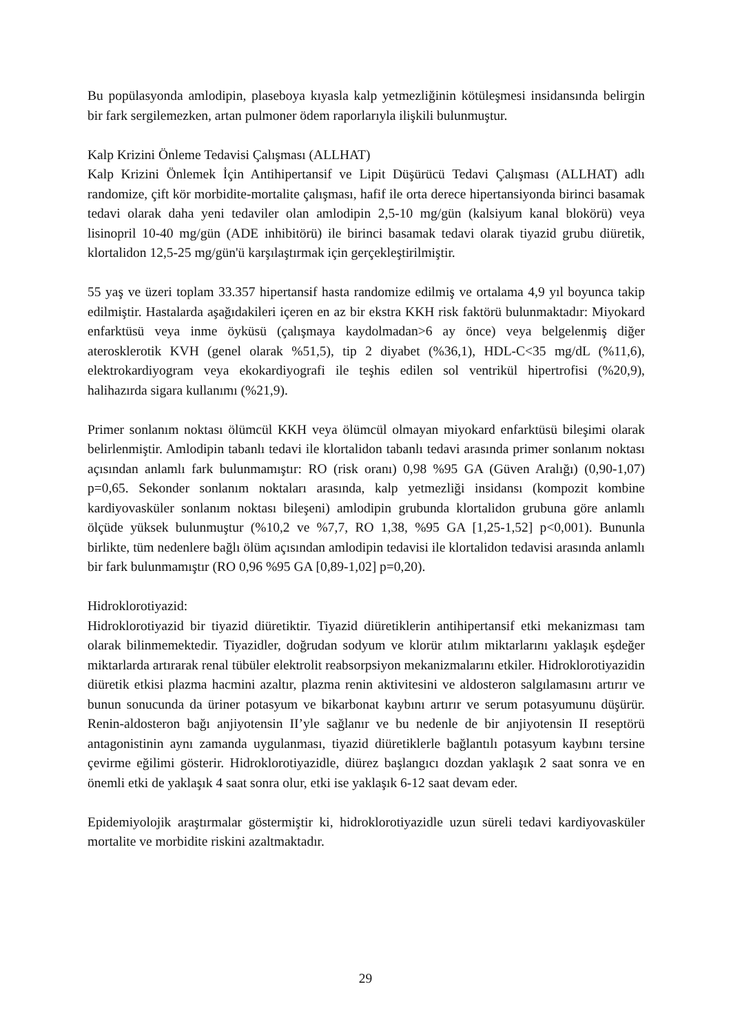Bu popülasyonda amlodipin, plaseboya kıyasla kalp yetmezliğinin kötüleşmesi insidansında belirgin bir fark sergilemezken, artan pulmoner ödem raporlarıyla ilişkili bulunmuştur.
Kalp Krizini Önleme Tedavisi Çalışması (ALLHAT)
Kalp Krizini Önlemek İçin Antihipertansif ve Lipit Düşürücü Tedavi Çalışması (ALLHAT) adlı randomize, çift kör morbidite-mortalite çalışması, hafif ile orta derece hipertansiyonda birinci basamak tedavi olarak daha yeni tedaviler olan amlodipin 2,5-10 mg/gün (kalsiyum kanal blokörü) veya lisinopril 10-40 mg/gün (ADE inhibitörü) ile birinci basamak tedavi olarak tiyazid grubu diüretik, klortalidon 12,5-25 mg/gün'ü karşılaştırmak için gerçekleştirilmiştir.
55 yaş ve üzeri toplam 33.357 hipertansif hasta randomize edilmiş ve ortalama 4,9 yıl boyunca takip edilmiştir. Hastalarda aşağıdakileri içeren en az bir ekstra KKH risk faktörü bulunmaktadır: Miyokard enfarktüsü veya inme öyküsü (çalışmaya kaydolmadan>6 ay önce) veya belgelenmiş diğer aterosklerotik KVH (genel olarak %51,5), tip 2 diyabet (%36,1), HDL-C<35 mg/dL (%11,6), elektrokardiyogram veya ekokardiyografi ile teşhis edilen sol ventrikül hipertrofisi (%20,9), halihazırda sigara kullanımı (%21,9).
Primer sonlanım noktası ölümcül KKH veya ölümcül olmayan miyokard enfarktüsü bileşimi olarak belirlenmiştir. Amlodipin tabanlı tedavi ile klortalidon tabanlı tedavi arasında primer sonlanım noktası açısından anlamlı fark bulunmamıştır: RO (risk oranı) 0,98 %95 GA (Güven Aralığı) (0,90-1,07) p=0,65. Sekonder sonlanım noktaları arasında, kalp yetmezliği insidansı (kompozit kombine kardiyovasküler sonlanım noktası bileşeni) amlodipin grubunda klortalidon grubuna göre anlamlı ölçüde yüksek bulunmuştur (%10,2 ve %7,7, RO 1,38, %95 GA [1,25-1,52] p<0,001). Bununla birlikte, tüm nedenlere bağlı ölüm açısından amlodipin tedavisi ile klortalidon tedavisi arasında anlamlı bir fark bulunmamıştır (RO 0,96 %95 GA [0,89-1,02] p=0,20).
Hidroklorotiyazid:
Hidroklorotiyazid bir tiyazid diüretiktir. Tiyazid diüretiklerin antihipertansif etki mekanizması tam olarak bilinmemektedir. Tiyazidler, doğrudan sodyum ve klorür atılım miktarlarını yaklaşık eşdeğer miktarlarda artırarak renal tübüler elektrolit reabsorpsiyon mekanizmalarını etkiler. Hidroklorotiyazidin diüretik etkisi plazma hacmini azaltır, plazma renin aktivitesini ve aldosteron salgılamasını artırır ve bunun sonucunda da üriner potasyum ve bikarbonat kaybını artırır ve serum potasyumunu düşürür. Renin-aldosteron bağı anjiyotensin II’yle sağlanır ve bu nedenle de bir anjiyotensin II reseptörü antagonistinin aynı zamanda uygulanması, tiyazid diüretiklerle bağlantılı potasyum kaybını tersine çevirme eğilimi gösterir. Hidroklorotiyazidle, diürez başlangıcı dozdan yaklaşık 2 saat sonra ve en önemli etki de yaklaşık 4 saat sonra olur, etki ise yaklaşık 6-12 saat devam eder.
Epidemiyolojik araştırmalar göstermiştir ki, hidroklorotiyazidle uzun süreli tedavi kardiyovasküler mortalite ve morbidite riskini azaltmaktadır.
29